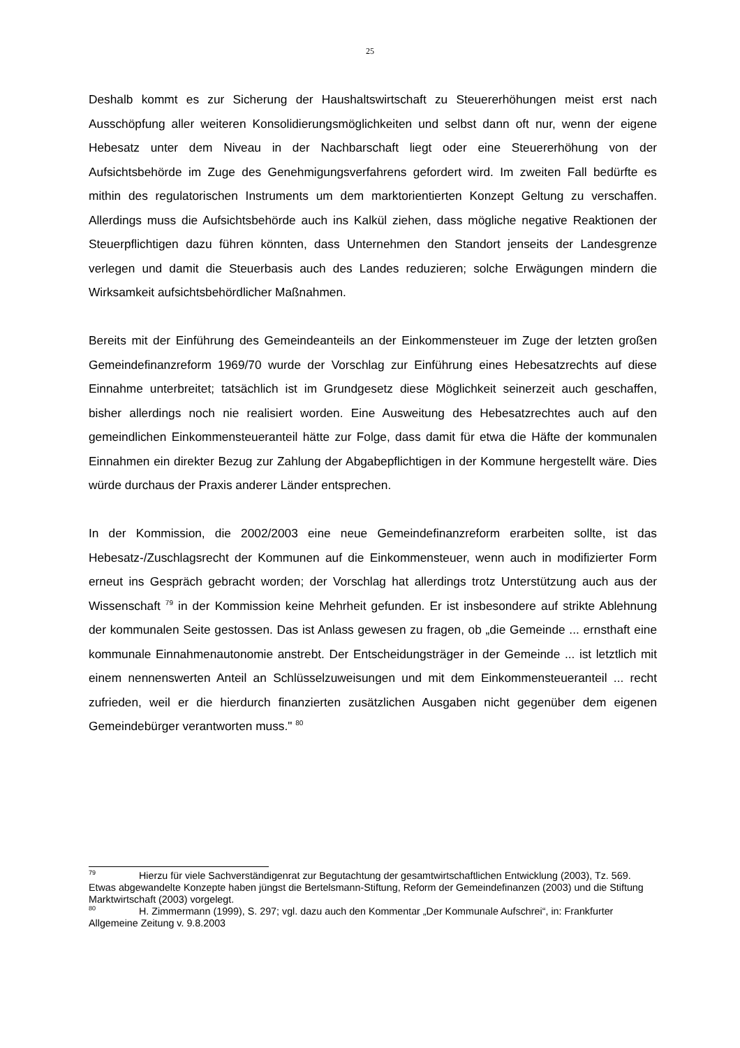25
Deshalb kommt es zur Sicherung der Haushaltswirtschaft zu Steuererhöhungen meist erst nach Ausschöpfung aller weiteren Konsolidierungsmöglichkeiten und selbst dann oft nur, wenn der eigene Hebesatz unter dem Niveau in der Nachbarschaft liegt oder eine Steuererhöhung von der Aufsichtsbehörde im Zuge des Genehmigungsverfahrens gefordert wird. Im zweiten Fall bedürfte es mithin des regulatorischen Instruments um dem marktorientierten Konzept Geltung zu verschaffen. Allerdings muss die Aufsichtsbehörde auch ins Kalkül ziehen, dass mögliche negative Reaktionen der Steuerpflichtigen dazu führen könnten, dass Unternehmen den Standort jenseits der Landesgrenze verlegen und damit die Steuerbasis auch des Landes reduzieren; solche Erwägungen mindern die Wirksamkeit aufsichtsbehördlicher Maßnahmen.
Bereits mit der Einführung des Gemeindeanteils an der Einkommensteuer im Zuge der letzten großen Gemeindefinanzreform 1969/70 wurde der Vorschlag zur Einführung eines Hebesatzrechts auf diese Einnahme unterbreitet; tatsächlich ist im Grundgesetz diese Möglichkeit seinerzeit auch geschaffen, bisher allerdings noch nie realisiert worden. Eine Ausweitung des Hebesatzrechtes auch auf den gemeindlichen Einkommensteueranteil hätte zur Folge, dass damit für etwa die Häfte der kommunalen Einnahmen ein direkter Bezug zur Zahlung der Abgabepflichtigen in der Kommune hergestellt wäre. Dies würde durchaus der Praxis anderer Länder entsprechen.
In der Kommission, die 2002/2003 eine neue Gemeindefinanzreform erarbeiten sollte, ist das Hebesatz-/Zuschlagsrecht der Kommunen auf die Einkommensteuer, wenn auch in modifizierter Form erneut ins Gespräch gebracht worden; der Vorschlag hat allerdings trotz Unterstützung auch aus der Wissenschaft <sup>79</sup> in der Kommission keine Mehrheit gefunden. Er ist insbesondere auf strikte Ablehnung der kommunalen Seite gestossen. Das ist Anlass gewesen zu fragen, ob „die Gemeinde ... ernsthaft eine kommunale Einnahmenautonomie anstrebt. Der Entscheidungsträger in der Gemeinde ... ist letztlich mit einem nennenswerten Anteil an Schlüsselzuweisungen und mit dem Einkommensteueranteil ... recht zufrieden, weil er die hierdurch finanzierten zusätzlichen Ausgaben nicht gegenüber dem eigenen Gemeindebürger verantworten muss." <sup>80</sup>
<sup>79</sup> Hierzu für viele Sachverständigenrat zur Begutachtung der gesamtwirtschaftlichen Entwicklung (2003), Tz. 569. Etwas abgewandelte Konzepte haben jüngst die Bertelsmann-Stiftung, Reform der Gemeindefinanzen (2003) und die Stiftung Marktwirtschaft (2003) vorgelegt.
<sup>80</sup> H. Zimmermann (1999), S. 297; vgl. dazu auch den Kommentar „Der Kommunale Aufschrei“, in: Frankfurter Allgemeine Zeitung v. 9.8.2003